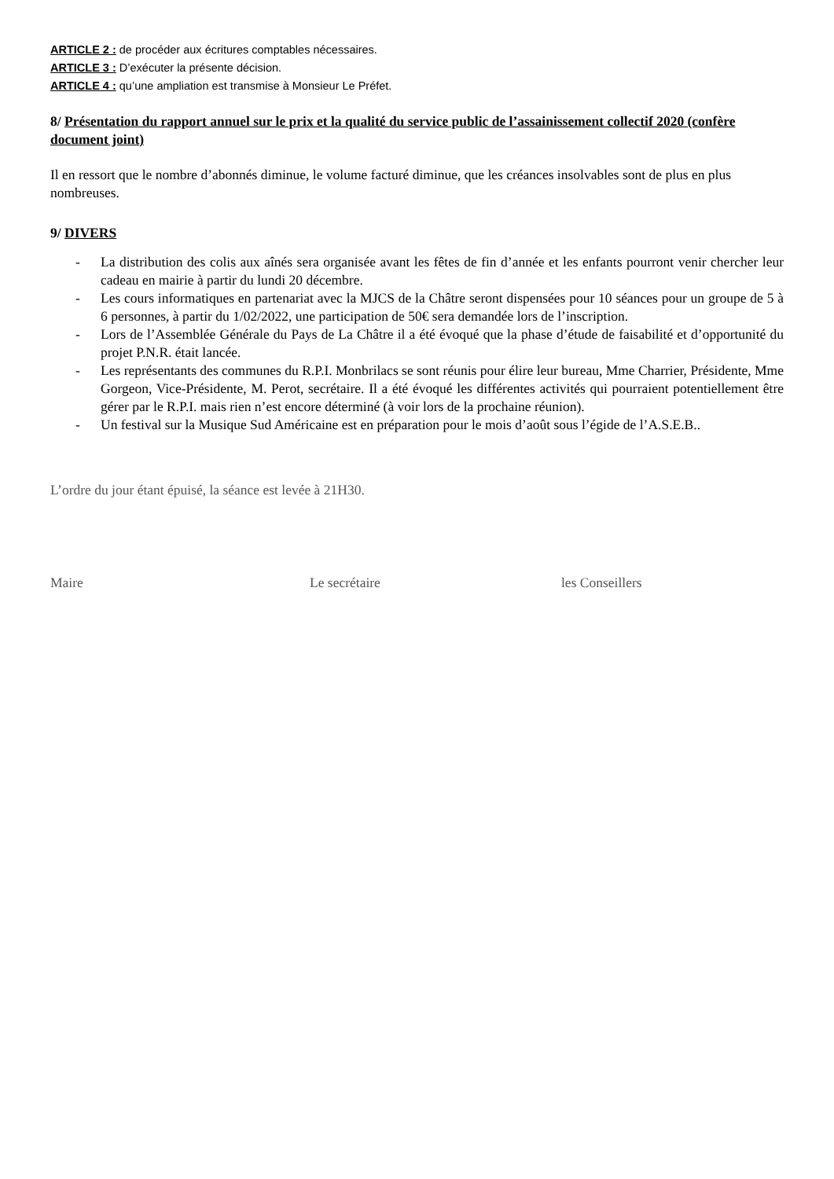ARTICLE 2 : de procéder aux écritures comptables nécessaires.
ARTICLE 3 : D’exécuter la présente décision.
ARTICLE 4 : qu’une ampliation est transmise à Monsieur Le Préfet.
8/ Présentation du rapport annuel sur le prix et la qualité du service public de l’assainissement collectif 2020 (confère document joint)
Il en ressort que le nombre d’abonnés diminue, le volume facturé diminue, que les créances insolvables sont de plus en plus nombreuses.
9/ DIVERS
- La distribution des colis aux aînés sera organisée avant les fêtes de fin d’année et les enfants pourront venir chercher leur cadeau en mairie à partir du lundi 20 décembre.
- Les cours informatiques en partenariat avec la MJCS de la Châtre seront dispensées pour 10 séances pour un groupe de 5 à 6 personnes, à partir du 1/02/2022, une participation de 50€ sera demandée lors de l’inscription.
- Lors de l’Assemblée Générale du Pays de La Châtre il a été évoqué que la phase d’étude de faisabilité et d’opportunité du projet P.N.R. était lancée.
- Les représentants des communes du R.P.I. Monbrilacs se sont réunis pour élire leur bureau, Mme Charrier, Présidente, Mme Gorgeon, Vice-Présidente, M. Perot, secrétaire. Il a été évoqué les différentes activités qui pourraient potentiellement être gérer par le R.P.I. mais rien n’est encore déterminé (à voir lors de la prochaine réunion).
- Un festival sur la Musique Sud Américaine est en préparation pour le mois d’août sous l’égide de l’A.S.E.B..
L’ordre du jour étant épuisé, la séance est levée à 21H30.
Maire Le secrétaire les Conseillers